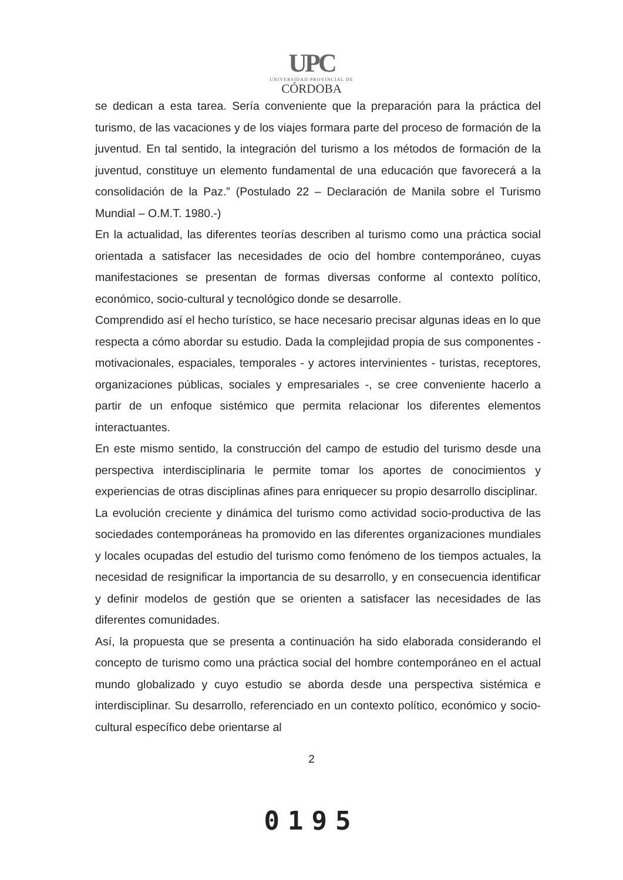UPC
UNIVERSIDAD PROVINCIAL DE
CÓRDOBA
se dedican a esta tarea. Sería conveniente que la preparación para la práctica del turismo, de las vacaciones y de los viajes formara parte del proceso de formación de la juventud. En tal sentido, la integración del turismo a los métodos de formación de la juventud, constituye un elemento fundamental de una educación que favorecerá a la consolidación de la Paz.” (Postulado 22 – Declaración de Manila sobre el Turismo Mundial – O.M.T. 1980.-)
En la actualidad, las diferentes teorías describen al turismo como una práctica social orientada a satisfacer las necesidades de ocio del hombre contemporáneo, cuyas manifestaciones se presentan de formas diversas conforme al contexto político, económico, socio-cultural y tecnológico donde se desarrolle.
Comprendido así el hecho turístico, se hace necesario precisar algunas ideas en lo que respecta a cómo abordar su estudio. Dada la complejidad propia de sus componentes - motivacionales, espaciales, temporales - y actores intervinientes - turistas, receptores, organizaciones públicas, sociales y empresariales -, se cree conveniente hacerlo a partir de un enfoque sistémico que permita relacionar los diferentes elementos interactuantes.
En este mismo sentido, la construcción del campo de estudio del turismo desde una perspectiva interdisciplinaria le permite tomar los aportes de conocimientos y experiencias de otras disciplinas afines para enriquecer su propio desarrollo disciplinar.
La evolución creciente y dinámica del turismo como actividad socio-productiva de las sociedades contemporáneas ha promovido en las diferentes organizaciones mundiales y locales ocupadas del estudio del turismo como fenómeno de los tiempos actuales, la necesidad de resignificar la importancia de su desarrollo, y en consecuencia identificar y definir modelos de gestión que se orienten a satisfacer las necesidades de las diferentes comunidades.
Así, la propuesta que se presenta a continuación ha sido elaborada considerando el concepto de turismo como una práctica social del hombre contemporáneo en el actual mundo globalizado y cuyo estudio se aborda desde una perspectiva sistémica e interdisciplinar. Su desarrollo, referenciado en un contexto político, económico y socio-cultural específico debe orientarse al
2
0195